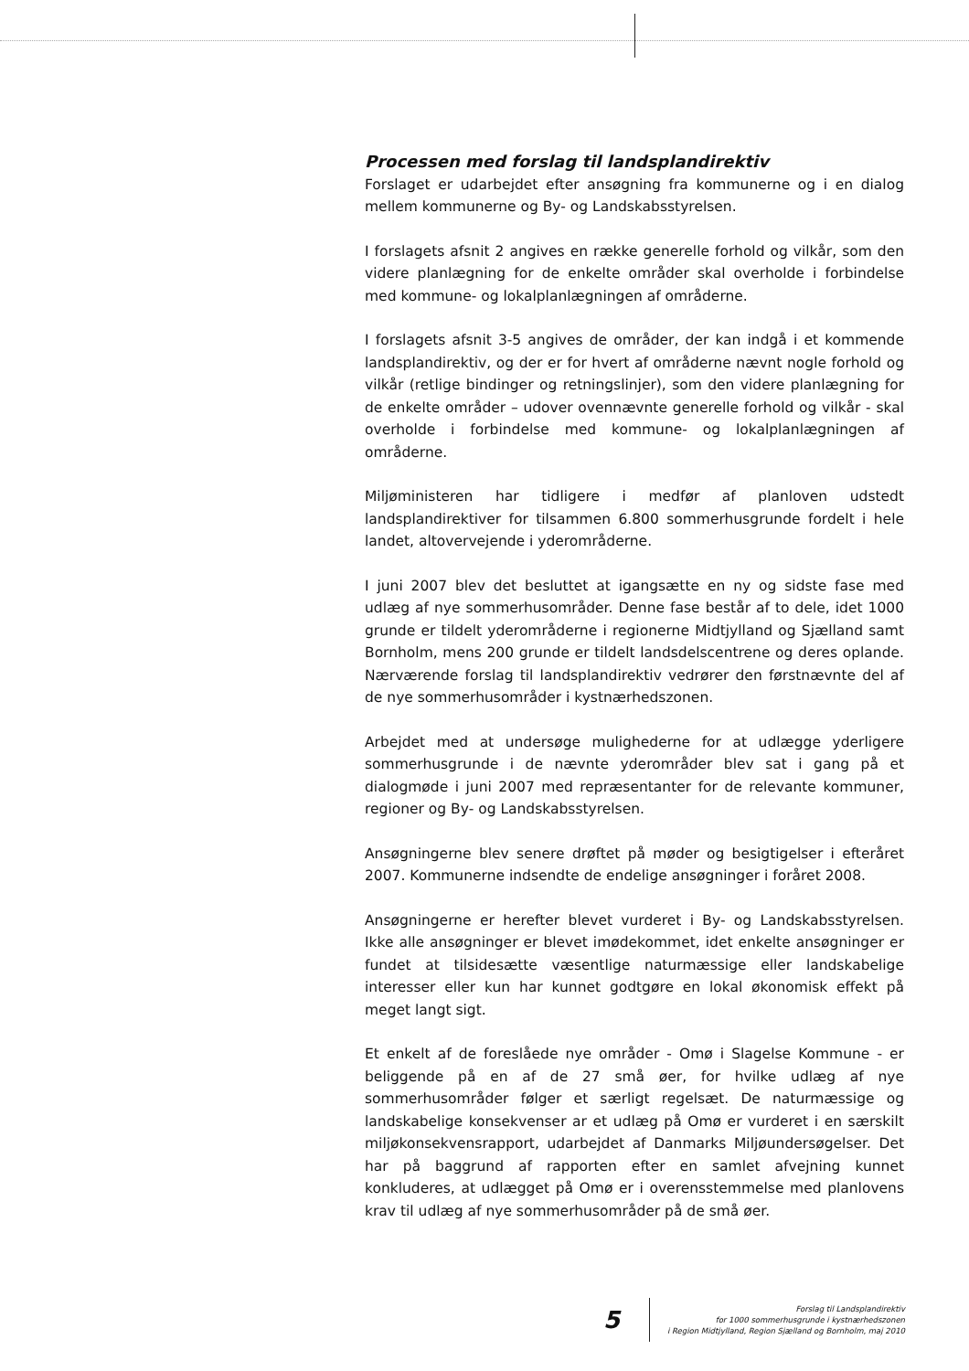Processen med forslag til landsplandirektiv
Forslaget er udarbejdet efter ansøgning fra kommunerne og i en dialog mellem kommunerne og By- og Landskabsstyrelsen.
I forslagets afsnit 2 angives en række generelle forhold og vilkår, som den videre planlægning for de enkelte områder skal overholde i forbindelse med kommune- og lokalplanlægningen af områderne.
I forslagets afsnit 3-5 angives de områder, der kan indgå i et kommende landsplandirektiv, og der er for hvert af områderne nævnt nogle forhold og vilkår (retlige bindinger og retningslinjer), som den videre planlægning for de enkelte områder – udover ovennævnte generelle forhold og vilkår - skal overholde i forbindelse med kommune- og lokalplanlægningen af områderne.
Miljøministeren har tidligere i medfør af planloven udstedt landsplandirektiver for tilsammen 6.800 sommerhusgrunde fordelt i hele landet, altovervejende i yderområderne.
I juni 2007 blev det besluttet at igangsætte en ny og sidste fase med udlæg af nye sommerhusområder. Denne fase består af to dele, idet 1000 grunde er tildelt yderområderne i regionerne Midtjylland og Sjælland samt Bornholm, mens 200 grunde er tildelt landsdelscentrene og deres oplande. Nærværende forslag til landsplandirektiv vedrører den førstnævnte del af de nye sommerhusområder i kystnærhedszonen.
Arbejdet med at undersøge mulighederne for at udlægge yderligere sommerhusgrunde i de nævnte yderområder blev sat i gang på et dialogmøde i juni 2007 med repræsentanter for de relevante kommuner, regioner og By- og Landskabsstyrelsen.
Ansøgningerne blev senere drøftet på møder og besigtigelser i efteråret 2007. Kommunerne indsendte de endelige ansøgninger i foråret 2008.
Ansøgningerne er herefter blevet vurderet i By- og Landskabsstyrelsen. Ikke alle ansøgninger er blevet imødekommet, idet enkelte ansøgninger er fundet at tilsidesætte væsentlige naturmæssige eller landskabelige interesser eller kun har kunnet godtgøre en lokal økonomisk effekt på meget langt sigt.
Et enkelt af de foreslåede nye områder - Omø i Slagelse Kommune - er beliggende på en af de 27 små øer, for hvilke udlæg af nye sommerhusområder følger et særligt regelsæt. De naturmæssige og landskabelige konsekvenser ar et udlæg på Omø er vurderet i en særskilt miljøkonsekvensrapport, udarbejdet af Danmarks Miljøundersøgelser. Det har på baggrund af rapporten efter en samlet afvejning kunnet konkluderes, at udlægget på Omø er i overensstemmelse med planlovens krav til udlæg af nye sommerhusområder på de små øer.
5
Forslag til Landsplandirektiv
for 1000 sommerhusgrunde i kystnærhedszonen
i Region Midtjylland, Region Sjælland og Bornholm, maj 2010